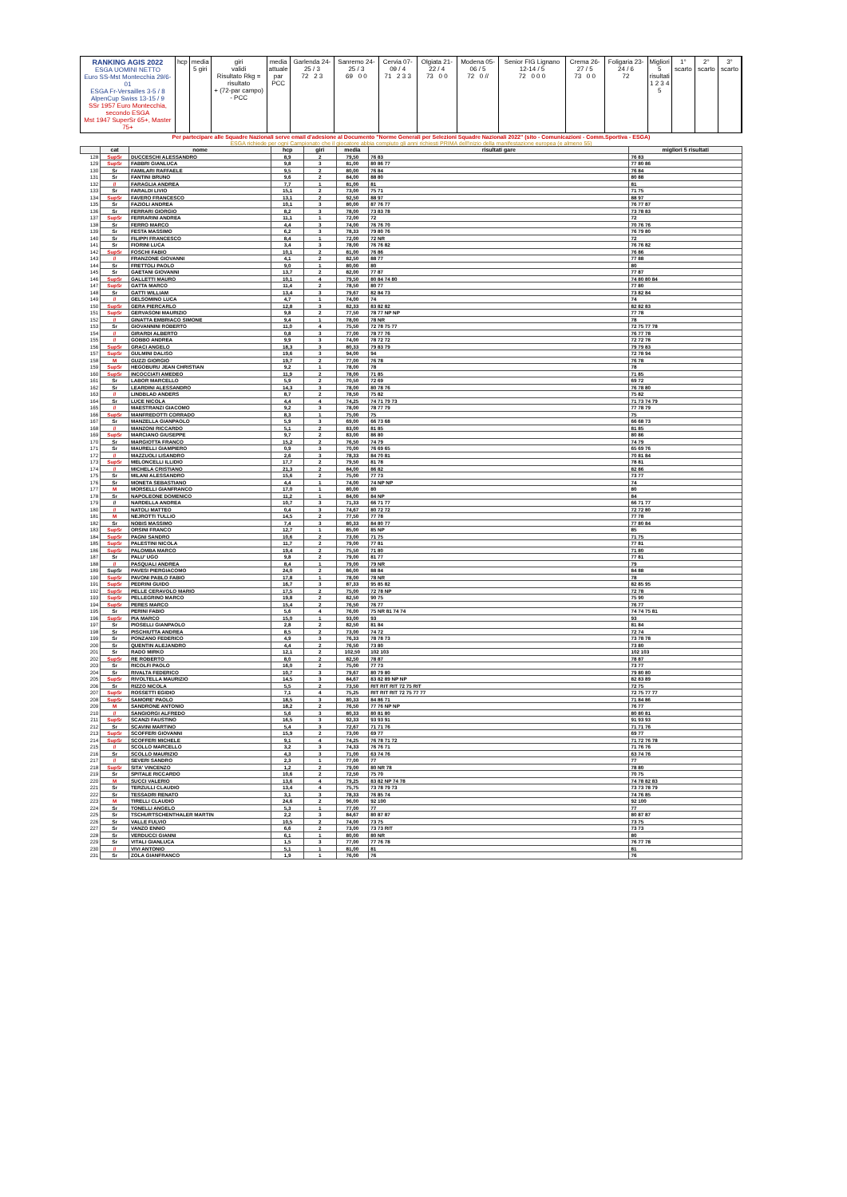RANKING AGIS 2022
ESGA UOMINI NETTO
Euro SS-Mst Montecchia 29/6-01
ESGA Fr-Versailles 3-5 / 8
AlpenCup Swiss 13-15 / 9
SSr 1957 Euro Montecchia, secondo ESGA
Mst 1947 SuperSr 65+, Master 75+
hcp media
5 giri
giri
validi
Risultato Rkg = risultato
+ (72-par campo) - PCC
media
attuale
par
PCC
Garlenda 24-25 / 3
72 2 3
Sanremo 24-25 / 3
69 0 0
Cervia 07-09 / 4
71 2 3 3
Olgiata 21-22 / 4
73 0 0
Modena 05-06 / 5
72 0 //
Senior FIG Lignano 12-14 / 5
72 0 0 0
Crema 26-27 / 5
73 0 0
Foligaria 23-24 / 6
72
Migliori 5 risultati
1 2 3 4 5
1° scarto 2° scarto 3° scarto
Per partecipare alle Squadre Nazionali serve email d'adesione al Documento "Norme Generali per Selezioni Squadre Nazionali 2022" (sito - Comunicazioni - Comm.Sportiva - ESGA)
ESGA richiede per ogni Campionato che il giocatore abbia compiuto gli anni richiesti PRIMA dell'inizio della manifestazione europea (e almeno 55)
| | cat | nome | hcp | giri | media | risultati gare | migliori 5 risultati |
| --- | --- | --- | --- | --- | --- | --- | --- |
| 128 | SupSr | DUCCESCHI ALESSANDRO | 8,9 | 2 | 79,50 | 76 83 | 76 83 |
| 129 | SupSr | FABBRI GIANLUCA | 9,8 | 3 | 81,00 | 80 86 77 | 77 80 86 |
| 130 | Sr | FAMILARI RAFFAELE | 9,5 | 2 | 80,00 | 76 84 | 76 84 |
| 131 | Sr | FANTINI BRUNO | 9,6 | 2 | 84,00 | 88 80 | 80 88 |
| 132 | // | FARAGLIA ANDREA | 7,7 | 1 | 81,00 | 81 | 81 |
| 133 | Sr | FARALDI LIVIO | 15,1 | 2 | 73,00 | 75 71 | 71 75 |
| 134 | SupSr | FAVERO FRANCESCO | 13,1 | 2 | 92,50 | 88 97 | 88 97 |
| 135 | Sr | FAZIOLI ANDREA | 10,1 | 3 | 80,00 | 87 76 77 | 76 77 87 |
| 136 | Sr | FERRARI GIORGIO | 8,2 | 3 | 78,00 | 73 83 78 | 73 78 83 |
| 137 | SupSr | FERRARINI ANDREA | 11,1 | 1 | 72,00 | 72 | 72 |
| 138 | Sr | FERRO MARCO | 4,4 | 3 | 74,00 | 76 76 70 | 70 76 76 |
| 139 | Sr | FESTA MASSIMO | 6,2 | 3 | 78,33 | 79 80 76 | 76 79 80 |
| 140 | Sr | FILIPPI FRANCESCO | 8,4 | 1 | 72,00 | 72 NR | 72 |
| 141 | Sr | FIORINI LUCA | 3,4 | 3 | 78,00 | 76 76 82 | 76 76 82 |
| 142 | SupSr | FOSCHI FABIO | 10,1 | 2 | 81,00 | 76 86 | 76 86 |
| 143 | // | FRANZONE GIOVANNI | 4,1 | 2 | 82,50 | 88 77 | 77 88 |
| 144 | Sr | FRETTOLI PAOLO | 9,0 | 1 | 80,00 | 80 | 80 |
| 145 | Sr | GAETANI GIOVANNI | 13,7 | 2 | 82,00 | 77 87 | 77 87 |
| 146 | SupSr | GALLETTI MAURO | 10,1 | 4 | 79,50 | 80 84 74 80 | 74 80 80 84 |
| 147 | SupSr | GATTA MARCO | 11,4 | 2 | 78,50 | 80 77 | 77 80 |
| 148 | Sr | GATTI WILLIAM | 13,4 | 3 | 79,67 | 82 84 73 | 73 82 84 |
| 149 | // | GELSOMINO LUCA | 4,7 | 1 | 74,00 | 74 | 74 |
| 150 | SupSr | GERA PIERCARLO | 12,8 | 3 | 82,33 | 83 82 82 | 82 82 83 |
| 151 | SupSr | GERVASONI MAURIZIO | 9,8 | 2 | 77,50 | 78 77 NP NP | 77 78 |
| 152 | // | GINATTA EMBRIACO SIMONE | 9,4 | 1 | 78,00 | 78 NR | 78 |
| 153 | Sr | GIOVANNINI ROBERTO | 11,0 | 4 | 75,50 | 72 78 75 77 | 72 75 77 78 |
| 154 | // | GIRARDI ALBERTO | 0,8 | 3 | 77,00 | 78 77 76 | 76 77 78 |
| 155 | // | GOBBO ANDREA | 9,9 | 3 | 74,00 | 78 72 72 | 72 72 78 |
| 156 | SupSr | GRACI ANGELO | 18,3 | 3 | 80,33 | 79 83 79 | 79 79 83 |
| 157 | SupSr | GULMINI DALISO | 19,6 | 3 | 94,00 | 94 | 72 78 94 |
| 158 | M | GUZZI GIORGIO | 19,7 | 2 | 77,00 | 76 78 | 76 78 |
| 159 | SupSr | HEGOBURU JEAN CHRISTIAN | 9,2 | 1 | 78,00 | 78 | 78 |
| 160 | SupSr | INCOCCIATI AMEDEO | 11,9 | 2 | 78,00 | 71 85 | 71 85 |
| 161 | Sr | LABOR MARCELLO | 5,9 | 2 | 70,50 | 72 69 | 69 72 |
| 162 | Sr | LEARDINI ALESSANDRO | 14,3 | 3 | 78,00 | 80 78 76 | 76 78 80 |
| 163 | // | LINDBLAD ANDERS | 8,7 | 2 | 78,50 | 75 82 | 75 82 |
| 164 | Sr | LUCE NICOLA | 4,4 | 4 | 74,25 | 74 71 79 73 | 71 73 74 79 |
| 165 | // | MAESTRANZI GIACOMO | 9,2 | 3 | 78,00 | 78 77 79 | 77 78 79 |
| 166 | SupSr | MANFREDOTTI CORRADO | 8,3 | 1 | 75,00 | 75 | 75 |
| 167 | Sr | MANZELLA GIANPAOLO | 5,9 | 3 | 69,00 | 66 73 68 | 66 68 73 |
| 168 | // | MANZONI RICCARDO | 5,1 | 2 | 83,00 | 81 85 | 81 85 |
| 169 | SupSr | MARCIANO GIUSEPPE | 9,7 | 2 | 83,00 | 86 80 | 80 86 |
| 170 | Sr | MARGIOTTA FRANCO | 15,2 | 2 | 76,50 | 74 79 | 74 79 |
| 171 | Sr | MAURELLI GIAMPIERO | 0,9 | 3 | 70,00 | 76 69 65 | 65 69 76 |
| 172 | // | MAZZUOLI LISANDRO | 2,6 | 3 | 78,33 | 84 70 81 | 70 81 84 |
| 173 | SupSr | MELONCELLI ILLIDIO | 17,7 | 2 | 79,50 | 81 78 | 78 81 |
| 174 | // | MICHELA CRISTIANO | 21,3 | 2 | 84,00 | 86 82 | 82 86 |
| 175 | Sr | MILANI ALESSANDRO | 15,6 | 2 | 75,00 | 77 73 | 73 77 |
| 176 | Sr | MONETA SEBASTIANO | 4,4 | 1 | 74,00 | 74 NP NP | 74 |
| 177 | M | MORSELLI GIANFRANCO | 17,0 | 1 | 80,00 | 80 | 80 |
| 178 | Sr | NAPOLEONE DOMENICO | 11,2 | 1 | 84,00 | 84 NP | 84 |
| 179 | // | NARDELLA ANDREA | 10,7 | 3 | 71,33 | 66 71 77 | 66 71 77 |
| 180 | // | NATOLI MATTEO | 0,4 | 3 | 74,67 | 80 72 72 | 72 72 80 |
| 181 | M | NEJROTTI TULLIO | 14,5 | 2 | 77,50 | 77 78 | 77 78 |
| 182 | Sr | NOBIS MASSIMO | 7,4 | 3 | 80,33 | 84 80 77 | 77 80 84 |
| 183 | SupSr | ORSINI FRANCO | 12,7 | 1 | 85,00 | 85 NP | 85 |
| 184 | SupSr | PAGNI SANDRO | 10,6 | 2 | 73,00 | 71 75 | 71 75 |
| 185 | SupSr | PALESTINI NICOLA | 11,7 | 2 | 79,00 | 77 81 | 77 81 |
| 186 | SupSr | PALOMBA MARCO | 19,4 | 2 | 75,50 | 71 80 | 71 80 |
| 187 | Sr | PALU' UGO | 9,8 | 2 | 79,00 | 81 77 | 77 81 |
| 188 | // | PASQUALI ANDREA | 8,4 | 1 | 79,00 | 79 NR | 79 |
| 189 | SupSr | PAVESI PIERGIACOMO | 24,0 | 2 | 86,00 | 88 84 | 84 88 |
| 190 | SupSr | PAVONI PABLO FABIO | 17,8 | 1 | 78,00 | 78 NR | 78 |
| 191 | SupSr | PEDRINI GUIDO | 16,7 | 3 | 87,33 | 95 85 82 | 82 85 95 |
| 192 | SupSr | PELLE CERAVOLO MARIO | 17,5 | 2 | 75,00 | 72 78 NP | 72 78 |
| 193 | SupSr | PELLEGRINO MARCO | 19,8 | 2 | 82,50 | 90 75 | 75 90 |
| 194 | SupSr | PERES MARCO | 15,4 | 2 | 76,50 | 76 77 | 76 77 |
| 195 | Sr | PERINI FABIO | 5,6 | 4 | 76,00 | 75 NR 81 74 74 | 74 74 75 81 |
| 196 | SupSr | PIA MARCO | 15,0 | 1 | 93,00 | 93 | 93 |
| 197 | Sr | PIOSELLI GIANPAOLO | 2,8 | 2 | 82,50 | 81 84 | 81 84 |
| 198 | Sr | PISCHIUTTA ANDREA | 8,5 | 2 | 73,00 | 74 72 | 72 74 |
| 199 | Sr | PONZANO FEDERICO | 4,9 | 3 | 76,33 | 78 78 73 | 73 78 78 |
| 200 | Sr | QUENTIN ALEJANDRO | 4,4 | 2 | 76,50 | 73 80 | 73 80 |
| 201 | Sr | RADO MIRKO | 12,1 | 2 | 102,50 | 102 103 | 102 103 |
| 202 | SupSr | RE ROBERTO | 8,0 | 2 | 82,50 | 78 87 | 78 87 |
| 203 | Sr | RICOLFI PAOLO | 16,0 | 2 | 75,00 | 77 73 | 73 77 |
| 204 | Sr | RIVALTA FEDERICO | 10,7 | 3 | 79,67 | 80 79 80 | 79 80 80 |
| 205 | SupSr | RIVOLTELLA MAURIZIO | 14,5 | 3 | 84,67 | 83 82 89 NP NP | 82 83 89 |
| 206 | Sr | RIZZO NICOLA | 5,5 | 2 | 73,50 | RIT RIT RIT 72 75 RIT | 72 75 |
| 207 | SupSr | ROSSETTI EGIDIO | 7,1 | 4 | 75,25 | RIT RIT RIT 72 75 77 77 | 72 75 77 77 |
| 208 | SupSr | SAMORE' PAOLO | 18,5 | 3 | 80,33 | 84 86 71 | 71 84 86 |
| 209 | M | SANDRONE ANTONIO | 18,2 | 2 | 76,50 | 77 76 NP NP | 76 77 |
| 210 | // | SANGIORGI ALFREDO | 5,6 | 3 | 80,33 | 80 81 80 | 80 80 81 |
| 211 | SupSr | SCANZI FAUSTINO | 16,5 | 3 | 92,33 | 93 93 91 | 91 93 93 |
| 212 | Sr | SCAVINI MARTINO | 5,4 | 3 | 72,67 | 71 71 76 | 71 71 76 |
| 213 | SupSr | SCOFFERI GIOVANNI | 15,9 | 2 | 73,00 | 69 77 | 69 77 |
| 214 | SupSr | SCOFFERI MICHELE | 9,1 | 4 | 74,25 | 76 78 71 72 | 71 72 76 78 |
| 215 | // | SCOLLO MARCELLO | 3,2 | 3 | 74,33 | 76 76 71 | 71 76 76 |
| 216 | Sr | SCOLLO MAURIZIO | 4,3 | 3 | 71,00 | 63 74 76 | 63 74 76 |
| 217 | // | SEVERI SANDRO | 2,3 | 1 | 77,00 | 77 | 77 |
| 218 | SupSr | SITA' VINCENZO | 1,2 | 2 | 79,00 | 80 NR 78 | 78 80 |
| 219 | Sr | SPITALE RICCARDO | 10,6 | 2 | 72,50 | 75 70 | 70 75 |
| 220 | M | SUCCI VALERIO | 13,6 | 4 | 79,25 | 83 82 NP 74 78 | 74 78 82 83 |
| 221 | Sr | TERZULLI CLAUDIO | 13,4 | 4 | 75,75 | 73 78 79 73 | 73 73 78 79 |
| 222 | Sr | TESSADRI RENATO | 3,1 | 3 | 78,33 | 76 85 74 | 74 76 85 |
| 223 | M | TIRELLI CLAUDIO | 24,6 | 2 | 96,00 | 92 100 | 92 100 |
| 224 | Sr | TONELLI ANGELO | 5,3 | 1 | 77,00 | 77 | 77 |
| 225 | Sr | TSCHURTSCHENTHALER MARTIN | 2,2 | 3 | 84,67 | 80 87 87 | 80 87 87 |
| 226 | Sr | VALLE FULVIO | 10,5 | 2 | 74,00 | 73 75 | 73 75 |
| 227 | Sr | VANZO ENNIO | 6,6 | 2 | 73,00 | 73 73 RIT | 73 73 |
| 228 | Sr | VERDUCCI GIANNI | 6,1 | 1 | 80,00 | 80 NR | 80 |
| 229 | Sr | VITALI GIANLUCA | 1,5 | 3 | 77,00 | 77 76 78 | 76 77 78 |
| 230 | // | VIVI ANTONIO | 5,1 | 1 | 81,00 | 81 | 81 |
| 231 | Sr | ZOLA GIANFRANCO | 1,9 | 1 | 76,00 | 76 | 76 |